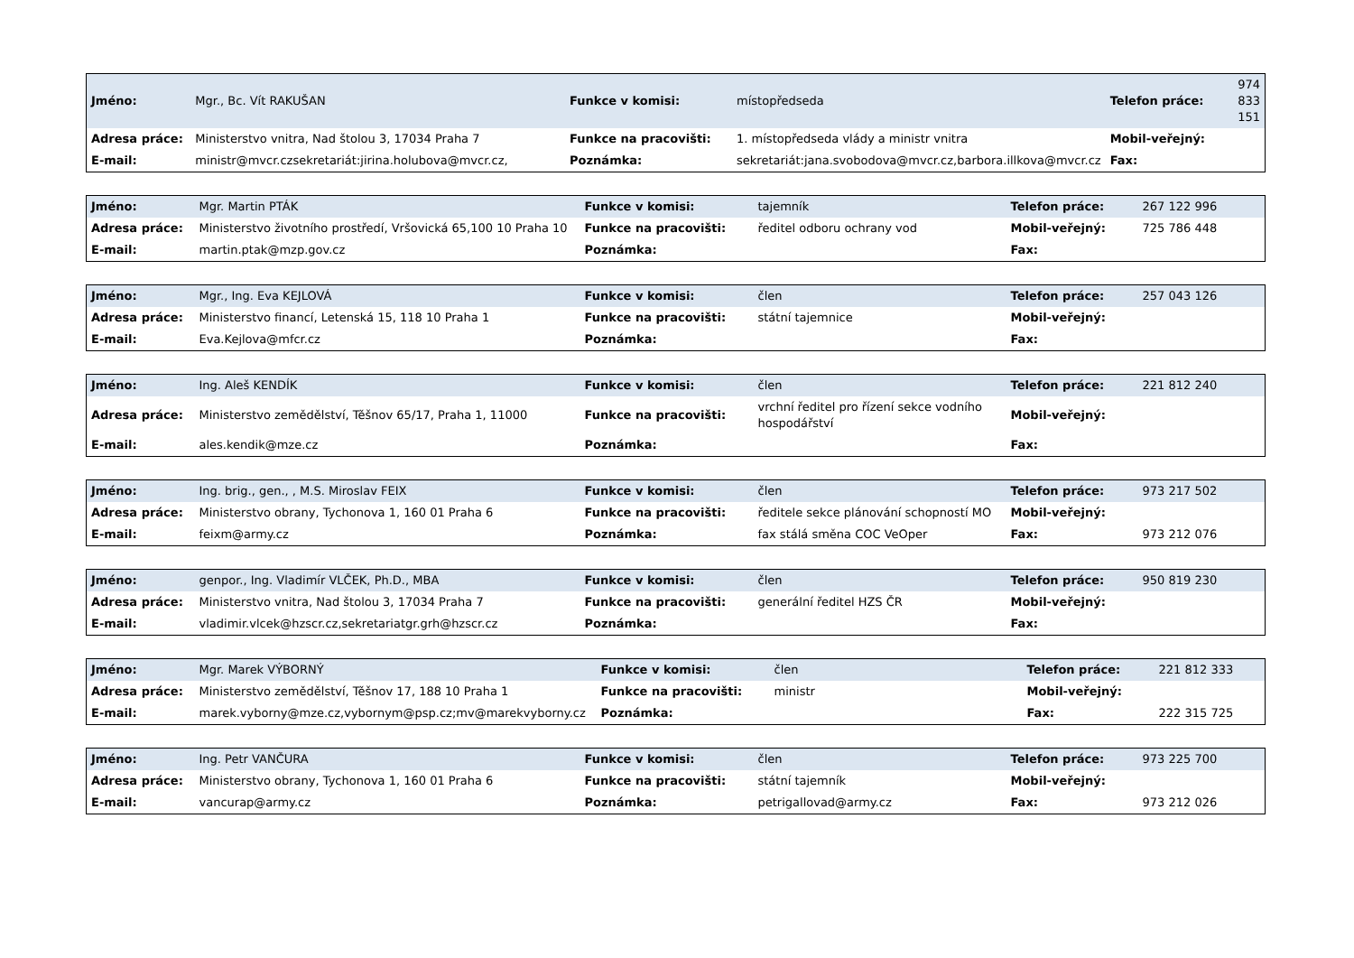| Jméno: | Mgr., Bc. Vít RAKUŠAN | Funkce v komisi: | místopředseda | Telefon práce: | 974 833 151 |
| Adresa práce: | Ministerstvo vnitra, Nad štolou 3, 17034 Praha 7 | Funkce na pracovišti: | 1. místopředseda vlády a ministr vnitra | Mobil-veřejný: | |
| E-mail: | ministr@mvcr.czsekretariát:jirina.holubova@mvcr.cz, | Poznámka: | sekretariát:jana.svobodova@mvcr.cz,barbora.illkova@mvcr.cz | Fax: | |
| Jméno: | Mgr. Martin PTÁK | Funkce v komisi: | tajemník | Telefon práce: | 267 122 996 |
| Adresa práce: | Ministerstvo životního prostředí, Vršovická 65,100 10 Praha 10 | Funkce na pracovišti: | ředitel odboru ochrany vod | Mobil-veřejný: | 725 786 448 |
| E-mail: | martin.ptak@mzp.gov.cz | Poznámka: | | Fax: | |
| Jméno: | Mgr., Ing. Eva KEJLOVÁ | Funkce v komisi: | člen | Telefon práce: | 257 043 126 |
| Adresa práce: | Ministerstvo financí, Letenská 15, 118 10 Praha 1 | Funkce na pracovišti: | státní tajemnice | Mobil-veřejný: | |
| E-mail: | Eva.Kejlova@mfcr.cz | Poznámka: | | Fax: | |
| Jméno: | Ing. Aleš KENDÍK | Funkce v komisi: | člen | Telefon práce: | 221 812 240 |
| Adresa práce: | Ministerstvo zemědělství, Těšnov 65/17, Praha 1, 11000 | Funkce na pracovišti: | vrchní ředitel pro řízení sekce vodního hospodářství | Mobil-veřejný: | |
| E-mail: | ales.kendik@mze.cz | Poznámka: | | Fax: | |
| Jméno: | Ing. brig., gen., , M.S. Miroslav FEIX | Funkce v komisi: | člen | Telefon práce: | 973 217 502 |
| Adresa práce: | Ministerstvo obrany, Tychonova 1, 160 01 Praha 6 | Funkce na pracovišti: | ředitele sekce plánování schopností MO | Mobil-veřejný: | |
| E-mail: | feixm@army.cz | Poznámka: | fax stálá směna COC VeOper | Fax: | 973 212 076 |
| Jméno: | genpor., Ing. Vladimír VLČEK, Ph.D., MBA | Funkce v komisi: | člen | Telefon práce: | 950 819 230 |
| Adresa práce: | Ministerstvo vnitra, Nad štolou 3, 17034 Praha 7 | Funkce na pracovišti: | generální ředitel HZS ČR | Mobil-veřejný: | |
| E-mail: | vladimir.vlcek@hzscr.cz,sekretariatgr.grh@hzscr.cz | Poznámka: | | Fax: | |
| Jméno: | Mgr. Marek VÝBORNÝ | Funkce v komisi: | člen | Telefon práce: | 221 812 333 |
| Adresa práce: | Ministerstvo zemědělství, Těšnov 17, 188 10 Praha 1 | Funkce na pracovišti: | ministr | Mobil-veřejný: | |
| E-mail: | marek.vyborny@mze.cz,vybornym@psp.cz;mv@marekvyborny.cz | Poznámka: | | Fax: | 222 315 725 |
| Jméno: | Ing. Petr VANČURA | Funkce v komisi: | člen | Telefon práce: | 973 225 700 |
| Adresa práce: | Ministerstvo obrany, Tychonova 1, 160 01 Praha 6 | Funkce na pracovišti: | státní tajemník | Mobil-veřejný: | |
| E-mail: | vancurap@army.cz | Poznámka: | petrigallovad@army.cz | Fax: | 973 212 026 |